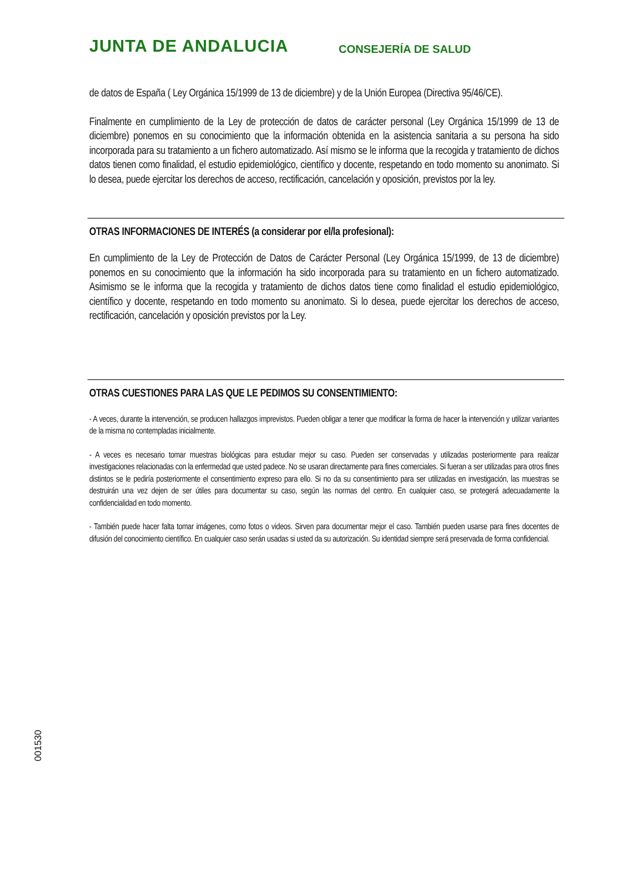JUNTA DE ANDALUCIA CONSEJERÍA DE SALUD
de datos de España ( Ley Orgánica 15/1999 de 13 de diciembre) y de la Unión Europea (Directiva 95/46/CE).
Finalmente en cumplimiento de la Ley de protección de datos de carácter personal (Ley Orgánica 15/1999 de 13 de diciembre) ponemos en su conocimiento que la información obtenida en la asistencia sanitaria a su persona ha sido incorporada para su tratamiento a un fichero automatizado. Así mismo se le informa que la recogida y tratamiento de dichos datos tienen como finalidad, el estudio epidemiológico, científico y docente, respetando en todo momento su anonimato. Si lo desea, puede ejercitar los derechos de acceso, rectificación, cancelación y oposición, previstos por la ley.
OTRAS INFORMACIONES DE INTERÉS (a considerar por el/la profesional):
En cumplimiento de la Ley de Protección de Datos de Carácter Personal (Ley Orgánica 15/1999, de 13 de diciembre) ponemos en su conocimiento que la información ha sido incorporada para su tratamiento en un fichero automatizado. Asimismo se le informa que la recogida y tratamiento de dichos datos tiene como finalidad el estudio epidemiológico, científico y docente, respetando en todo momento su anonimato. Si lo desea, puede ejercitar los derechos de acceso, rectificación, cancelación y oposición previstos por la Ley.
OTRAS CUESTIONES PARA LAS QUE LE PEDIMOS SU CONSENTIMIENTO:
- A veces, durante la intervención, se producen hallazgos imprevistos. Pueden obligar a tener que modificar la forma de hacer la intervención y utilizar variantes de la misma no contempladas inicialmente.
- A veces es necesario tomar muestras biológicas para estudiar mejor su caso. Pueden ser conservadas y utilizadas posteriormente para realizar investigaciones relacionadas con la enfermedad que usted padece. No se usaran directamente para fines comerciales. Si fueran a ser utilizadas para otros fines distintos se le pediría posteriormente el consentimiento expreso para ello. Si no da su consentimiento para ser utilizadas en investigación, las muestras se destruirán una vez dejen de ser útiles para documentar su caso, según las normas del centro. En cualquier caso, se protegerá adecuadamente la confidencialidad en todo momento.
- También puede hacer falta tomar imágenes, como fotos o videos. Sirven para documentar mejor el caso. También pueden usarse para fines docentes de difusión del conocimiento científico. En cualquier caso serán usadas si usted da su autorización. Su identidad siempre será preservada de forma confidencial.
001530